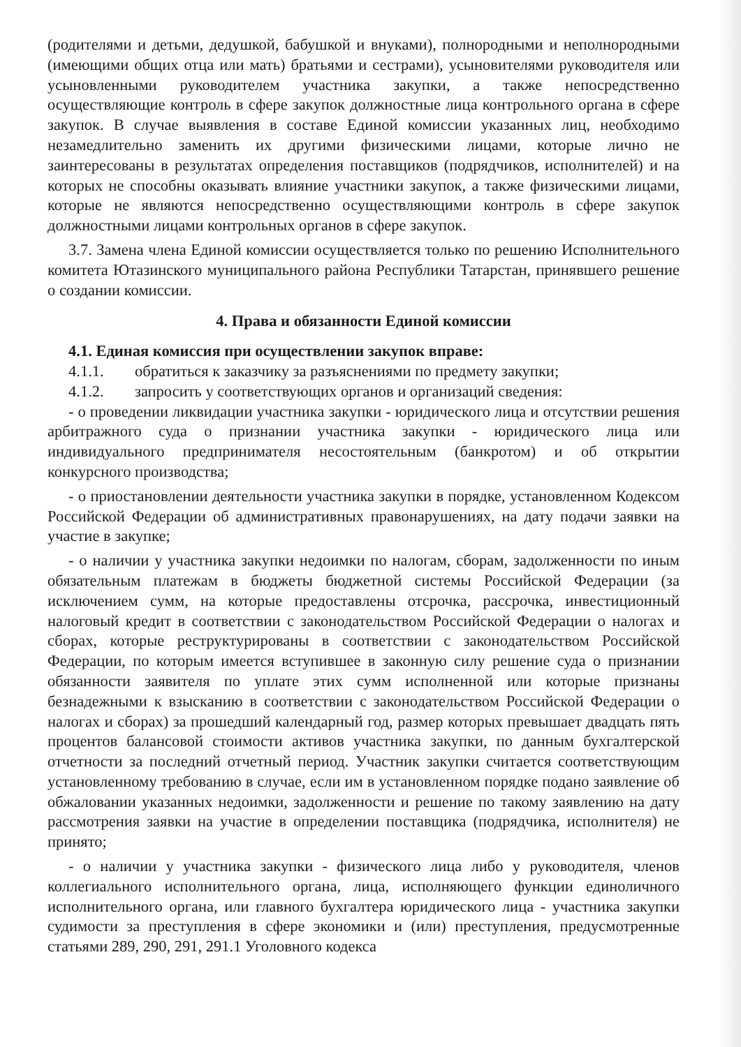(родителями и детьми, дедушкой, бабушкой и внуками), полнородными и неполнородными (имеющими общих отца или мать) братьями и сестрами), усыновителями руководителя или усыновленными руководителем участника закупки, а также непосредственно осуществляющие контроль в сфере закупок должностные лица контрольного органа в сфере закупок. В случае выявления в составе Единой комиссии указанных лиц, необходимо незамедлительно заменить их другими физическими лицами, которые лично не заинтересованы в результатах определения поставщиков (подрядчиков, исполнителей) и на которых не способны оказывать влияние участники закупок, а также физическими лицами, которые не являются непосредственно осуществляющими контроль в сфере закупок должностными лицами контрольных органов в сфере закупок.
3.7. Замена члена Единой комиссии осуществляется только по решению Исполнительного комитета Ютазинского муниципального района Республики Татарстан, принявшего решение о создании комиссии.
4. Права и обязанности Единой комиссии
4.1. Единая комиссия при осуществлении закупок вправе:
4.1.1. обратиться к заказчику за разъяснениями по предмету закупки;
4.1.2. запросить у соответствующих органов и организаций сведения:
- о проведении ликвидации участника закупки - юридического лица и отсутствии решения арбитражного суда о признании участника закупки - юридического лица или индивидуального предпринимателя несостоятельным (банкротом) и об открытии конкурсного производства;
- о приостановлении деятельности участника закупки в порядке, установленном Кодексом Российской Федерации об административных правонарушениях, на дату подачи заявки на участие в закупке;
- о наличии у участника закупки недоимки по налогам, сборам, задолженности по иным обязательным платежам в бюджеты бюджетной системы Российской Федерации (за исключением сумм, на которые предоставлены отсрочка, рассрочка, инвестиционный налоговый кредит в соответствии с законодательством Российской Федерации о налогах и сборах, которые реструктурированы в соответствии с законодательством Российской Федерации, по которым имеется вступившее в законную силу решение суда о признании обязанности заявителя по уплате этих сумм исполненной или которые признаны безнадежными к взысканию в соответствии с законодательством Российской Федерации о налогах и сборах) за прошедший календарный год, размер которых превышает двадцать пять процентов балансовой стоимости активов участника закупки, по данным бухгалтерской отчетности за последний отчетный период. Участник закупки считается соответствующим установленному требованию в случае, если им в установленном порядке подано заявление об обжаловании указанных недоимки, задолженности и решение по такому заявлению на дату рассмотрения заявки на участие в определении поставщика (подрядчика, исполнителя) не принято;
- о наличии у участника закупки - физического лица либо у руководителя, членов коллегиального исполнительного органа, лица, исполняющего функции единоличного исполнительного органа, или главного бухгалтера юридического лица - участника закупки судимости за преступления в сфере экономики и (или) преступления, предусмотренные статьями 289, 290, 291, 291.1 Уголовного кодекса